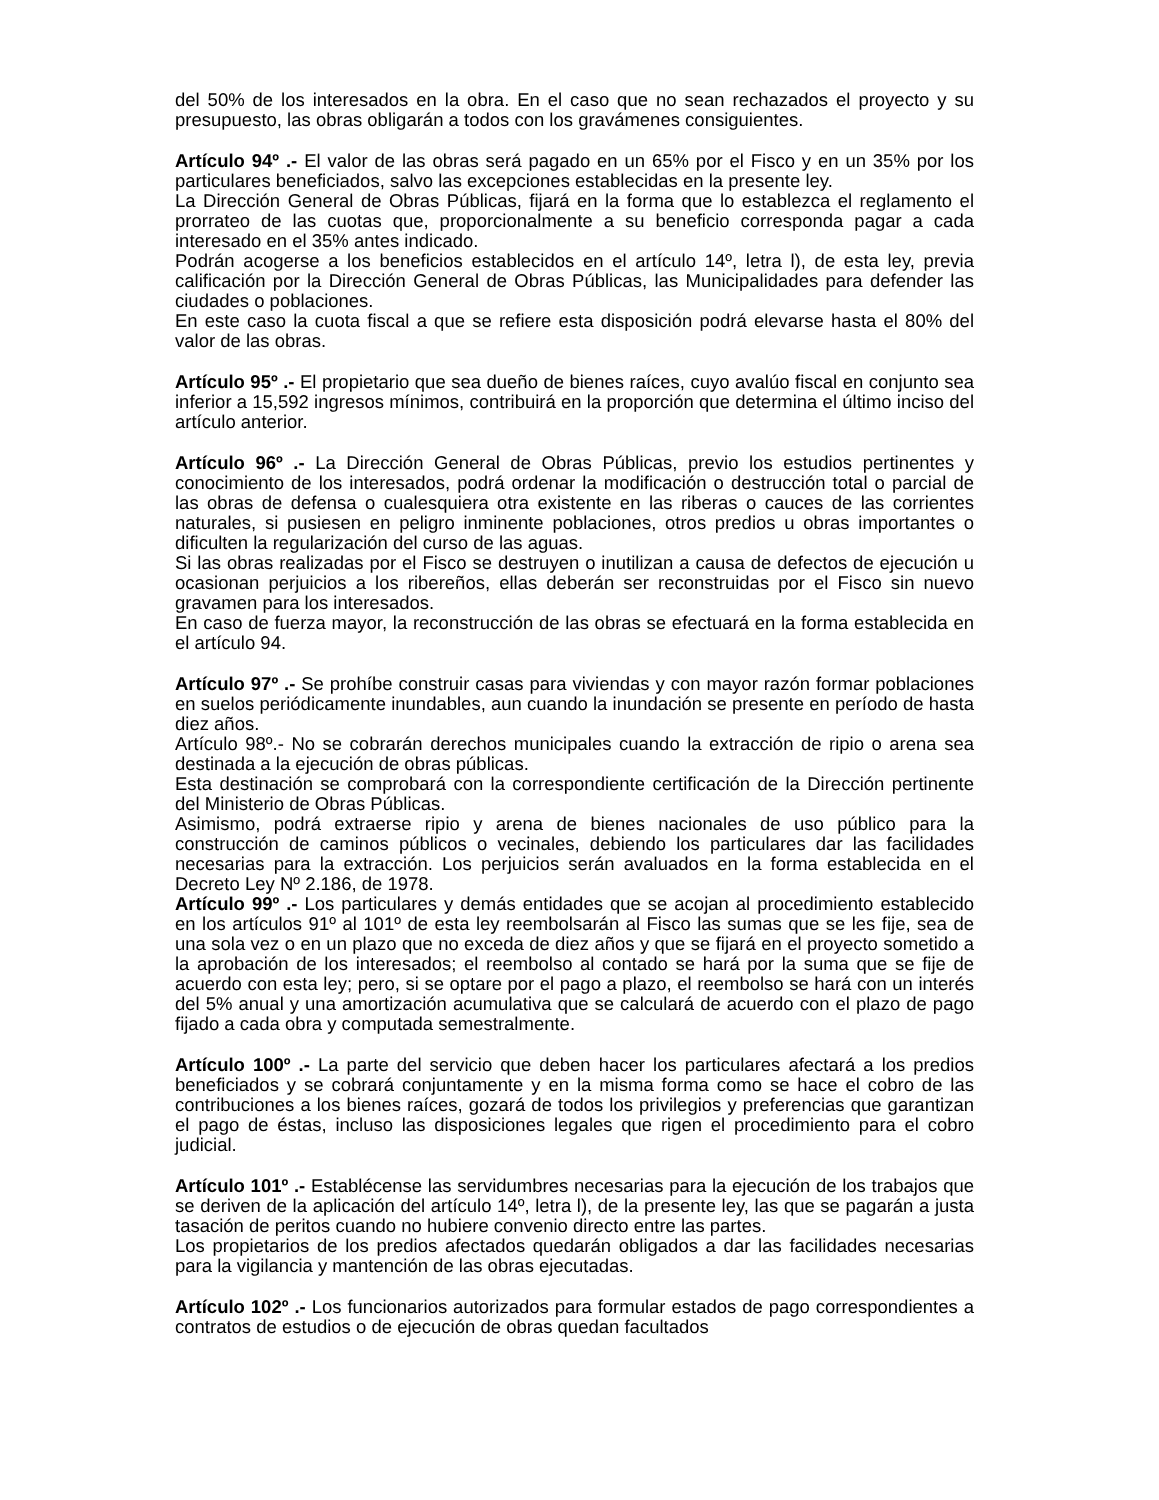del 50% de los interesados en la obra. En el caso que no sean rechazados el proyecto y su presupuesto, las obras obligarán a todos con los gravámenes consiguientes.
Artículo 94º .- El valor de las obras será pagado en un 65% por el Fisco y en un 35% por los particulares beneficiados, salvo las excepciones establecidas en la presente ley.
La Dirección General de Obras Públicas, fijará en la forma que lo establezca el reglamento el prorrateo de las cuotas que, proporcionalmente a su beneficio corresponda pagar a cada interesado en el 35% antes indicado.
Podrán acogerse a los beneficios establecidos en el artículo 14º, letra l), de esta ley, previa calificación por la Dirección General de Obras Públicas, las Municipalidades para defender las ciudades o poblaciones.
En este caso la cuota fiscal a que se refiere esta disposición podrá elevarse hasta el 80% del valor de las obras.
Artículo 95º .- El propietario que sea dueño de bienes raíces, cuyo avalúo fiscal en conjunto sea inferior a 15,592 ingresos mínimos, contribuirá en la proporción que determina el último inciso del artículo anterior.
Artículo 96º .- La Dirección General de Obras Públicas, previo los estudios pertinentes y conocimiento de los interesados, podrá ordenar la modificación o destrucción total o parcial de las obras de defensa o cualesquiera otra existente en las riberas o cauces de las corrientes naturales, si pusiesen en peligro inminente poblaciones, otros predios u obras importantes o dificulten la regularización del curso de las aguas.
Si las obras realizadas por el Fisco se destruyen o inutilizan a causa de defectos de ejecución u ocasionan perjuicios a los ribereños, ellas deberán ser reconstruidas por el Fisco sin nuevo gravamen para los interesados.
En caso de fuerza mayor, la reconstrucción de las obras se efectuará en la forma establecida en el artículo 94.
Artículo 97º .- Se prohíbe construir casas para viviendas y con mayor razón formar poblaciones en suelos periódicamente inundables, aun cuando la inundación se presente en período de hasta diez años.
Artículo 98º.- No se cobrarán derechos municipales cuando la extracción de ripio o arena sea destinada a la ejecución de obras públicas.
Esta destinación se comprobará con la correspondiente certificación de la Dirección pertinente del Ministerio de Obras Públicas.
Asimismo, podrá extraerse ripio y arena de bienes nacionales de uso público para la construcción de caminos públicos o vecinales, debiendo los particulares dar las facilidades necesarias para la extracción. Los perjuicios serán avaluados en la forma establecida en el Decreto Ley Nº 2.186, de 1978.
Artículo 99º .- Los particulares y demás entidades que se acojan al procedimiento establecido en los artículos 91º al 101º de esta ley reembolsarán al Fisco las sumas que se les fije, sea de una sola vez o en un plazo que no exceda de diez años y que se fijará en el proyecto sometido a la aprobación de los interesados; el reembolso al contado se hará por la suma que se fije de acuerdo con esta ley; pero, si se optare por el pago a plazo, el reembolso se hará con un interés del 5% anual y una amortización acumulativa que se calculará de acuerdo con el plazo de pago fijado a cada obra y computada semestralmente.
Artículo 100º .- La parte del servicio que deben hacer los particulares afectará a los predios beneficiados y se cobrará conjuntamente y en la misma forma como se hace el cobro de las contribuciones a los bienes raíces, gozará de todos los privilegios y preferencias que garantizan el pago de éstas, incluso las disposiciones legales que rigen el procedimiento para el cobro judicial.
Artículo 101º .- Establécense las servidumbres necesarias para la ejecución de los trabajos que se deriven de la aplicación del artículo 14º, letra l), de la presente ley, las que se pagarán a justa tasación de peritos cuando no hubiere convenio directo entre las partes.
Los propietarios de los predios afectados quedarán obligados a dar las facilidades necesarias para la vigilancia y mantención de las obras ejecutadas.
Artículo 102º .- Los funcionarios autorizados para formular estados de pago correspondientes a contratos de estudios o de ejecución de obras quedan facultados